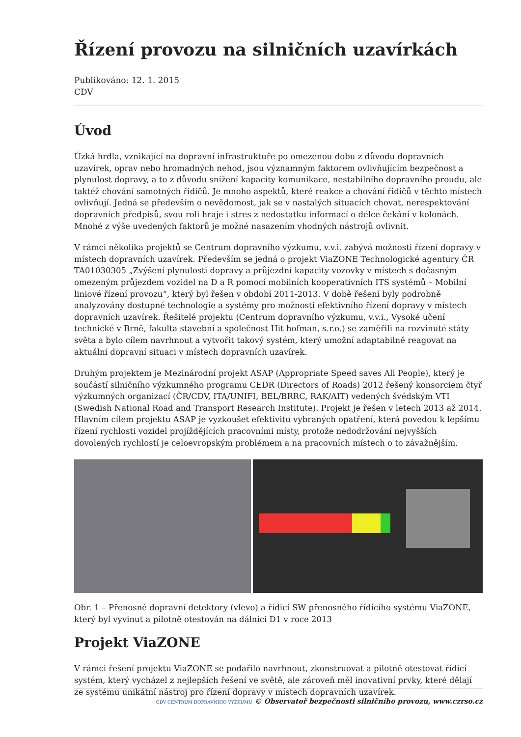Řízení provozu na silničních uzavírkách
Publikováno: 12. 1. 2015
CDV
Úvod
Úzká hrdla, vznikající na dopravní infrastruktuře po omezenou dobu z důvodu dopravních uzavírek, oprav nebo hromadných nehod, jsou významným faktorem ovlivňujícím bezpečnost a plynulost dopravy, a to z důvodu snížení kapacity komunikace, nestabilního dopravního proudu, ale taktéž chování samotných řidičů. Je mnoho aspektů, které reakce a chování řidičů v těchto místech ovlivňují. Jedná se především o nevědomost, jak se v nastalých situacích chovat, nerespektování dopravních předpisů, svou roli hraje i stres z nedostatku informací o délce čekání v kolonách. Mnohé z výše uvedených faktorů je možné nasazením vhodných nástrojů ovlivnit.
V rámci několika projektů se Centrum dopravního výzkumu, v.v.i. zabývá možnosti řízení dopravy v místech dopravních uzavírek. Především se jedná o projekt ViaZONE Technologické agentury ČR TA01030305 „Zvýšení plynulosti dopravy a průjezdní kapacity vozovky v místech s dočasným omezeným průjezdem vozidel na D a R pomocí mobilních kooperativních ITS systémů – Mobilní liniové řízení provozu“, který byl řešen v období 2011-2013. V době řešení byly podrobně analyzovány dostupné technologie a systémy pro možnosti efektivního řízení dopravy v místech dopravních uzavírek. Řešitelé projektu (Centrum dopravního výzkumu, v.v.i., Vysoké učení technické v Brně, fakulta stavební a společnost Hit hofman, s.r.o.) se zaměřili na rozvinuté státy světa a bylo cílem navrhnout a vytvořit takový systém, který umožní adaptabilně reagovat na aktuální dopravní situaci v místech dopravních uzavírek.
Druhým projektem je Mezinárodní projekt ASAP (Appropriate Speed saves All People), který je součástí silničního výzkumného programu CEDR (Directors of Roads) 2012 řešený konsorciem čtyř výzkumných organizací (ČR/CDV, ITA/UNIFI, BEL/BRRC, RAK/AIT) vedených švédským VTI (Swedish National Road and Transport Research Institute). Projekt je řešen v letech 2013 až 2014. Hlavním cílem projektu ASAP je vyzkoušet efektivitu vybraných opatření, která povedou k lepšímu řízení rychlosti vozidel projíždějících pracovními místy, protože nedodržování nejvyšších dovolených rychlostí je celoevropským problémem a na pracovních místech o to závažnějším.
Obr. 1 – Přenosné dopravní detektory (vlevo) a řídicí SW přenosného řídícího systému ViaZONE, který byl vyvinut a pilotně otestován na dálnici D1 v roce 2013
Projekt ViaZONE
V rámci řešení projektu ViaZONE se podařilo navrhnout, zkonstruovat a pilotně otestovat řídicí systém, který vycházel z nejlepších řešení ve světě, ale zároveň měl inovativní prvky, které dělají ze systému unikátní nástroj pro řízení dopravy v místech dopravních uzavírek.
CDV CENTRUM DOPRAVNÍHO VÝZKUMU © Observatoř bezpečnosti silničního provozu, www.czrso.cz